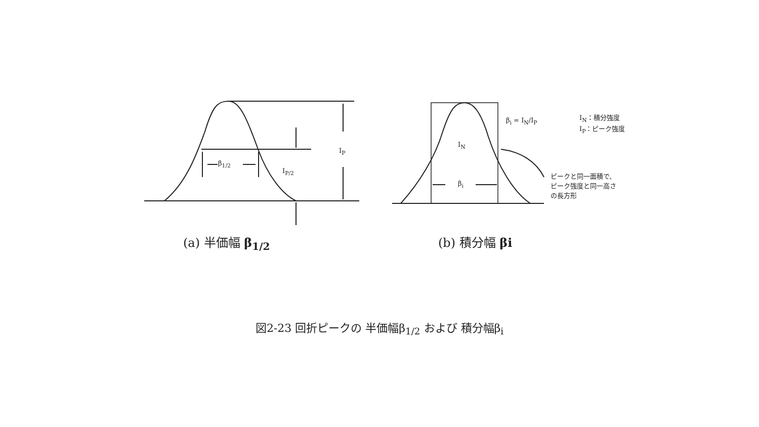β<sub>1/2</sub>
I<sub>P/2</sub>
I<sub>P</sub>
I<sub>N</sub>
β<sub>i</sub>
β<sub>i</sub> = I<sub>N</sub>/I<sub>P</sub>
I<sub>N</sub>：積分強度
I<sub>P</sub>：ピーク強度
ピークと同一面積で、
ピーク強度と同一高さ
の長方形
(a) 半価幅 β<sub>1/2</sub> (b) 積分幅 βi
図2-23 回折ピークの 半価幅β<sub>1/2</sub> および 積分幅β<sub>i</sub>